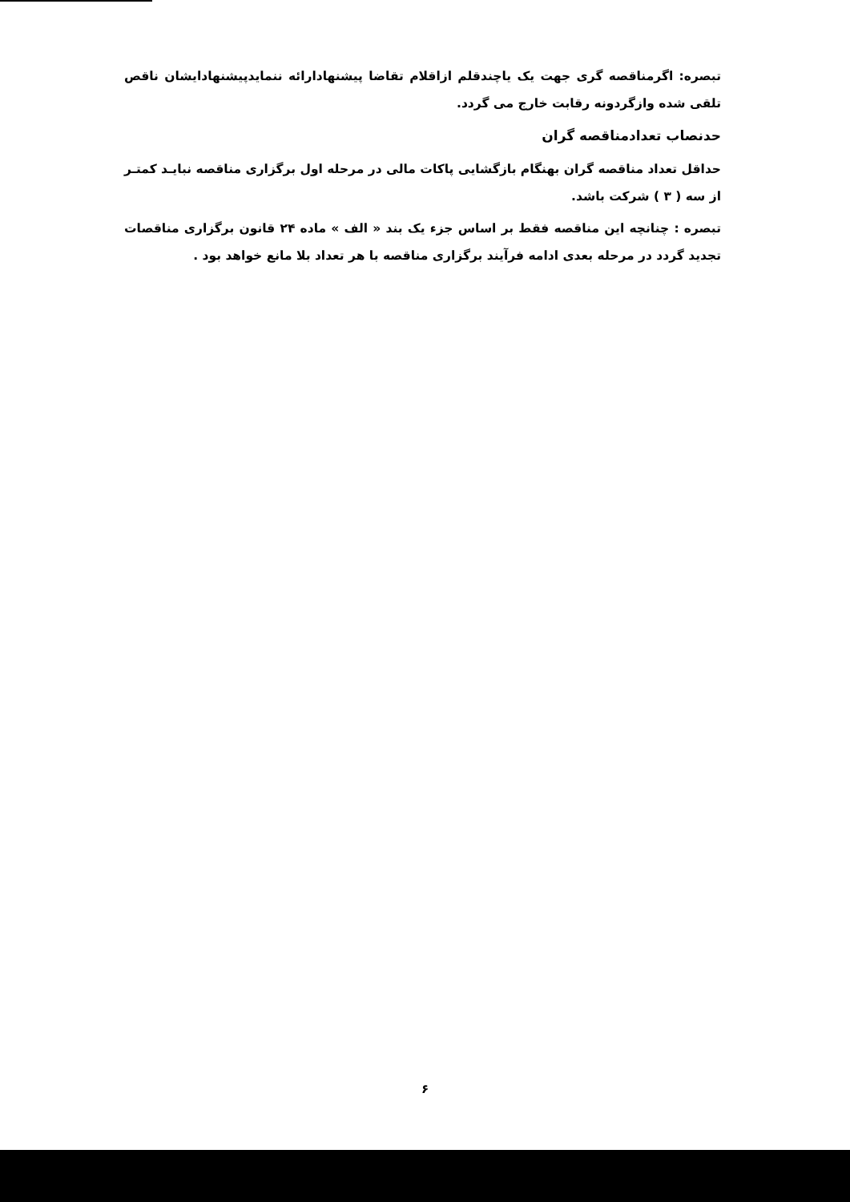تبصره: اگرمناقصه گری جهت یک یاچندقلم ازاقلام تقاضا پیشنهادارائه ننمایدپیشنهادایشان ناقص تلقی شده وازگردونه رقابت خارج می گردد.
حدنصاب تعدادمناقصه گران
حداقل تعداد مناقصه گران بهنگام بازگشایی پاکات مالی در مرحله اول برگزاری مناقصه نبایـد کمتـر از سه ( ۳ ) شرکت باشد.
تبصره : چنانچه این مناقصه فقط بر اساس جزء یک بند « الف » ماده ۲۴ قانون برگزاری مناقصات تجدید گردد در مرحله بعدی ادامه فرآیند برگزاری مناقصه با هر تعداد بلا مانع خواهد بود .
۶